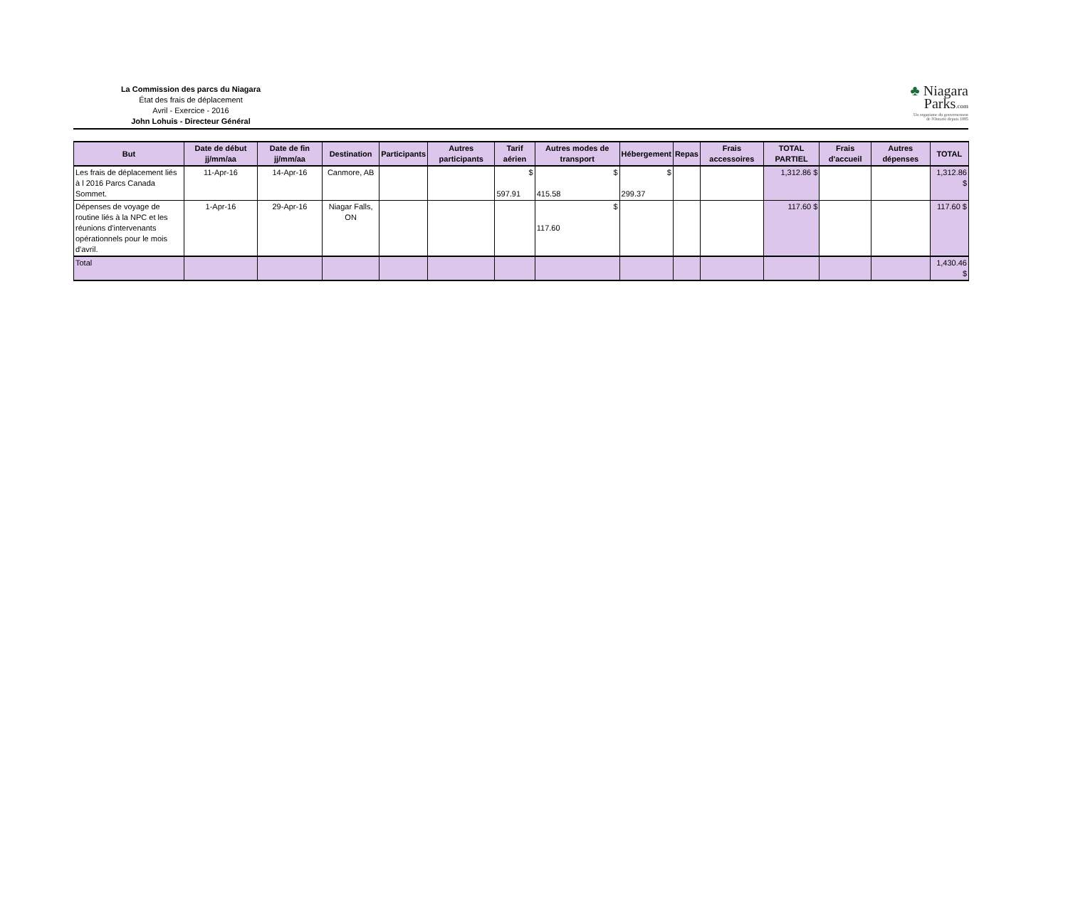La Commission des parcs du Niagara
État des frais de déplacement
Avril - Exercice - 2016
John Lohuis - Directeur Général
♣ Niagara
Parks.com
Un organisme du gouvernement
de l'Ontario depuis 1885
| But | Date de début jj/mm/aa | Date de fin jj/mm/aa | Destination | Participants | Autres participants | Tarif aérien | Autres modes de transport | Hébergement | Repas | Frais accessoires | TOTAL PARTIEL | Frais d'accueil | Autres dépenses | TOTAL |
| --- | --- | --- | --- | --- | --- | --- | --- | --- | --- | --- | --- | --- | --- | --- |
| Les frais de déplacement liés à l 2016 Parcs Canada Sommet. | 11-Apr-16 | 14-Apr-16 | Canmore, AB | | | $ 597.91 | $ 415.58 | $ 299.37 | | | 1,312.86 $ | | | 1,312.86 $ |
| Dépenses de voyage de routine liés à la NPC et les réunions d'intervenants opérationnels pour le mois d'avril. | 1-Apr-16 | 29-Apr-16 | Niagar Falls, ON | | | | $ 117.60 | | | | 117.60 $ | | | 117.60 $ |
| Total | | | | | | | | | | | | | | 1,430.46 $ |